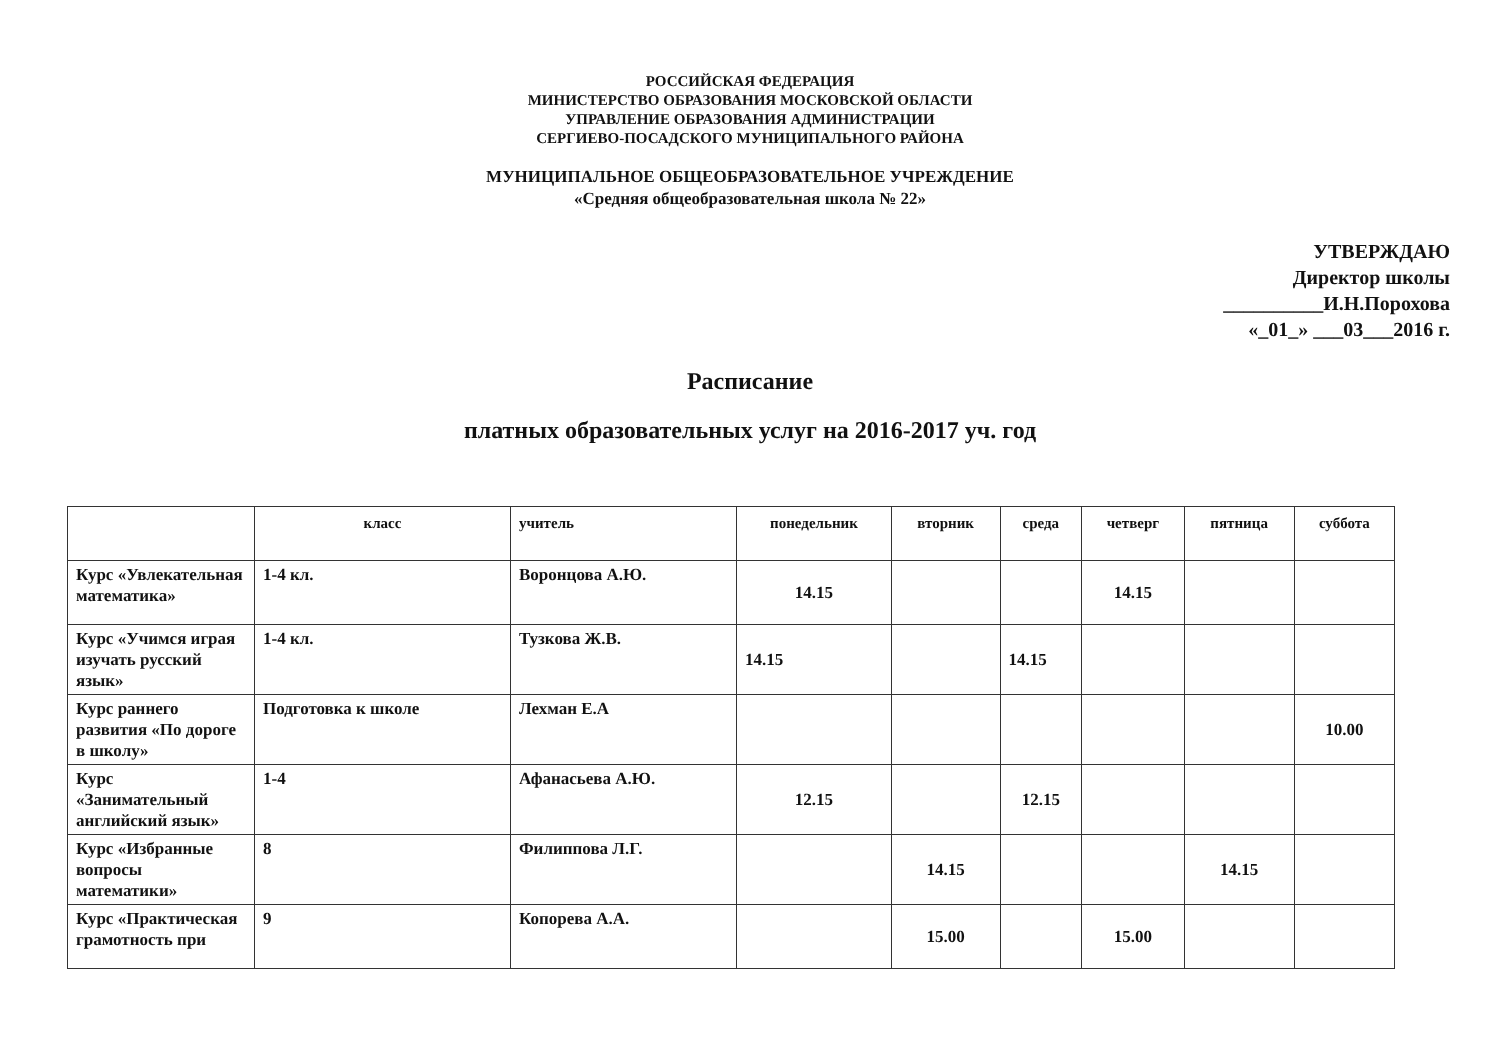РОССИЙСКАЯ ФЕДЕРАЦИЯ
МИНИСТЕРСТВО ОБРАЗОВАНИЯ МОСКОВСКОЙ ОБЛАСТИ
УПРАВЛЕНИЕ ОБРАЗОВАНИЯ АДМИНИСТРАЦИИ
СЕРГИЕВО-ПОСАДСКОГО МУНИЦИПАЛЬНОГО РАЙОНА
МУНИЦИПАЛЬНОЕ ОБЩЕОБРАЗОВАТЕЛЬНОЕ УЧРЕЖДЕНИЕ
«Средняя общеобразовательная школа № 22»
УТВЕРЖДАЮ
Директор школы
__________И.Н.Порохова
«_01_» ___03___2016 г.
Расписание
платных образовательных услуг на 2016-2017 уч. год
| | класс | учитель | понедельник | вторник | среда | четверг | пятница | суббота |
| --- | --- | --- | --- | --- | --- | --- | --- | --- |
| Курс «Увлекательная математика» | 1-4 кл. | Воронцова А.Ю. | 14.15 | | | 14.15 | | |
| Курс «Учимся играя изучать русский язык» | 1-4 кл. | Тузкова Ж.В. | 14.15 | | 14.15 | | | |
| Курс раннего развития «По дороге в школу» | Подготовка к школе | Лехман Е.А | | | | | | 10.00 |
| Курс «Занимательный английский язык» | 1-4 | Афанасьева А.Ю. | 12.15 | | 12.15 | | | |
| Курс «Избранные вопросы математики» | 8 | Филиппова Л.Г. | | 14.15 | | | 14.15 | |
| Курс «Практическая грамотность при | 9 | Копорева А.А. | | 15.00 | | 15.00 | | |